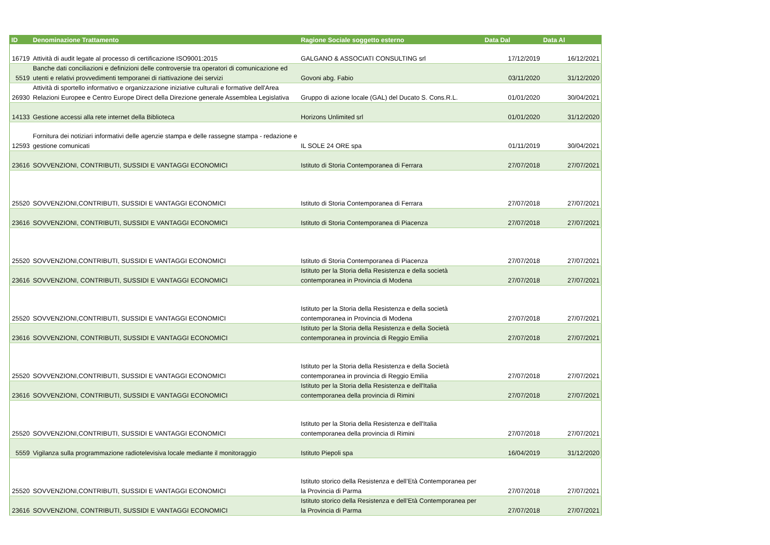| ID | Denominazione Trattamento | Ragione Sociale soggetto esterno | Data Dal | Data Al |
| --- | --- | --- | --- | --- |
| 16719 | Attività di audit legate al processo di certificazione ISO9001:2015 | GALGANO & ASSOCIATI CONSULTING srl | 17/12/2019 | 16/12/2021 |
| 5519 | Banche dati conciliazioni e definizioni delle controversie tra operatori di comunicazione ed utenti e relativi provvedimenti temporanei di riattivazione dei servizi | Govoni abg. Fabio | 03/11/2020 | 31/12/2020 |
| 26930 | Attività di sportello informativo e organizzazione iniziative culturali e formative dell'Area Relazioni Europee e Centro Europe Direct della Direzione generale Assemblea Legislativa | Gruppo di azione locale (GAL) del Ducato S. Cons.R.L. | 01/01/2020 | 30/04/2021 |
| 14133 | Gestione accessi alla rete internet della Biblioteca | Horizons Unlimited srl | 01/01/2020 | 31/12/2020 |
| 12593 | Fornitura dei notiziari informativi delle agenzie stampa e delle rassegne stampa - redazione e gestione comunicati | IL SOLE 24 ORE spa | 01/11/2019 | 30/04/2021 |
| 23616 | SOVVENZIONI, CONTRIBUTI, SUSSIDI E VANTAGGI ECONOMICI | Istituto di Storia Contemporanea di Ferrara | 27/07/2018 | 27/07/2021 |
| 25520 | SOVVENZIONI,CONTRIBUTI, SUSSIDI E VANTAGGI ECONOMICI | Istituto di Storia Contemporanea di Ferrara | 27/07/2018 | 27/07/2021 |
| 23616 | SOVVENZIONI, CONTRIBUTI, SUSSIDI E VANTAGGI ECONOMICI | Istituto di Storia Contemporanea di Piacenza | 27/07/2018 | 27/07/2021 |
| 25520 | SOVVENZIONI,CONTRIBUTI, SUSSIDI E VANTAGGI ECONOMICI | Istituto di Storia Contemporanea di Piacenza | 27/07/2018 | 27/07/2021 |
| 23616 | SOVVENZIONI, CONTRIBUTI, SUSSIDI E VANTAGGI ECONOMICI | Istituto per la Storia della Resistenza e della società contemporanea in Provincia di Modena | 27/07/2018 | 27/07/2021 |
| 25520 | SOVVENZIONI,CONTRIBUTI, SUSSIDI E VANTAGGI ECONOMICI | Istituto per la Storia della Resistenza e della società contemporanea in Provincia di Modena | 27/07/2018 | 27/07/2021 |
| 23616 | SOVVENZIONI, CONTRIBUTI, SUSSIDI E VANTAGGI ECONOMICI | Istituto per la Storia della Resistenza e della Società contemporanea in provincia di Reggio Emilia | 27/07/2018 | 27/07/2021 |
| 25520 | SOVVENZIONI,CONTRIBUTI, SUSSIDI E VANTAGGI ECONOMICI | Istituto per la Storia della Resistenza e della Società contemporanea in provincia di Reggio Emilia | 27/07/2018 | 27/07/2021 |
| 23616 | SOVVENZIONI, CONTRIBUTI, SUSSIDI E VANTAGGI ECONOMICI | Istituto per la Storia della Resistenza e dell'Italia contemporanea della provincia di Rimini | 27/07/2018 | 27/07/2021 |
| 25520 | SOVVENZIONI,CONTRIBUTI, SUSSIDI E VANTAGGI ECONOMICI | Istituto per la Storia della Resistenza e dell'Italia contemporanea della provincia di Rimini | 27/07/2018 | 27/07/2021 |
| 5559 | Vigilanza sulla programmazione radiotelevisiva locale mediante il monitoraggio | Istituto Piepoli spa | 16/04/2019 | 31/12/2020 |
| 25520 | SOVVENZIONI,CONTRIBUTI, SUSSIDI E VANTAGGI ECONOMICI | Istituto storico della Resistenza e dell’Età Contemporanea per la Provincia di Parma | 27/07/2018 | 27/07/2021 |
| 23616 | SOVVENZIONI, CONTRIBUTI, SUSSIDI E VANTAGGI ECONOMICI | Istituto storico della Resistenza e dell’Età Contemporanea per la Provincia di Parma | 27/07/2018 | 27/07/2021 |